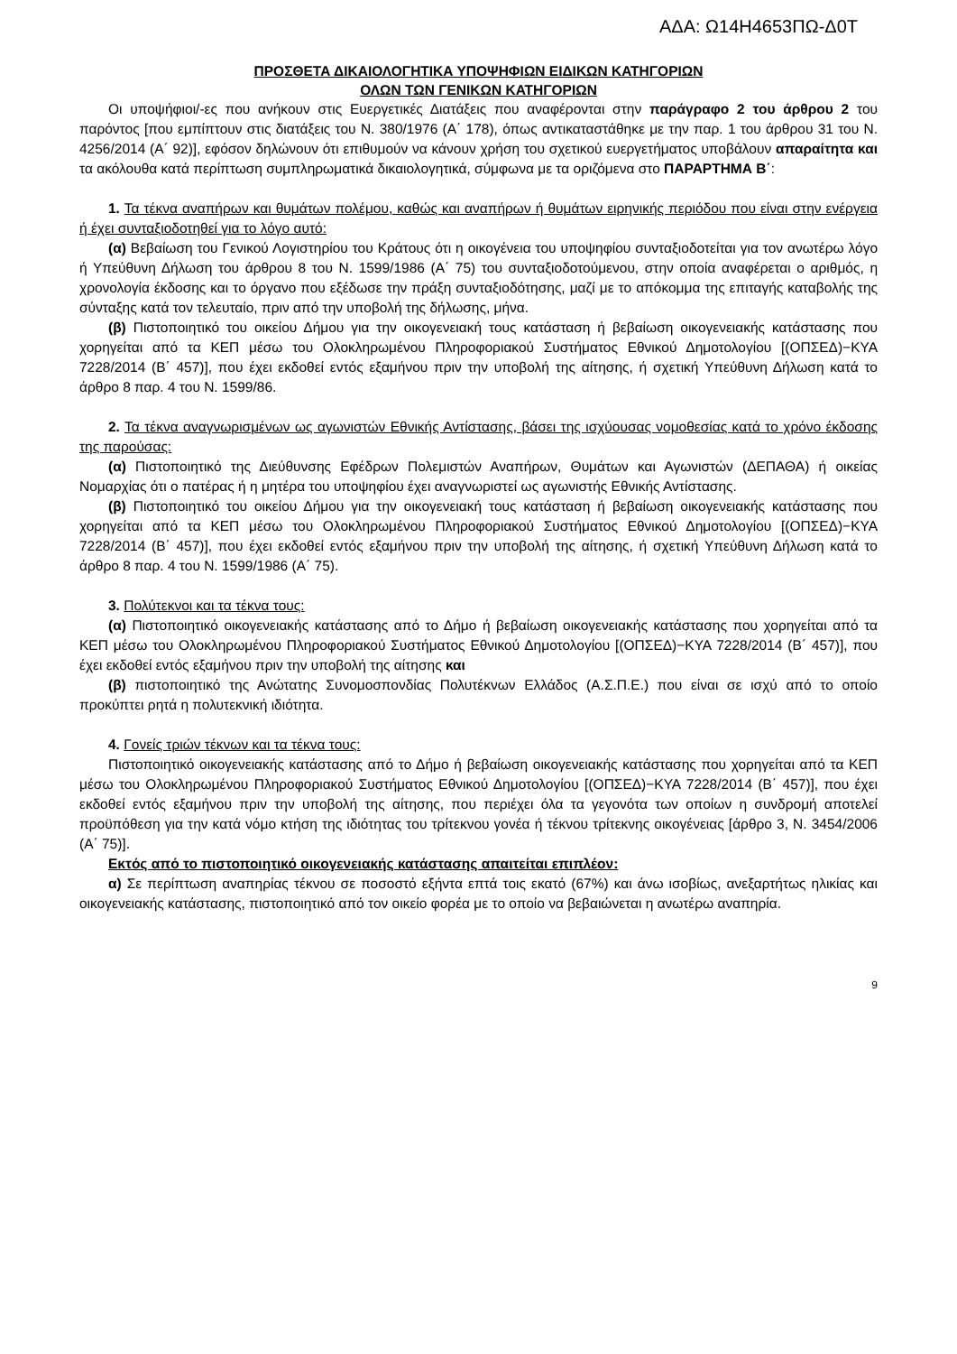ΑΔΑ: Ω14Η4653ΠΩ-Δ0Τ
ΠΡΟΣΘΕΤΑ ΔΙΚΑΙΟΛΟΓΗΤΙΚΑ ΥΠΟΨΗΦΙΩΝ ΕΙΔΙΚΩΝ ΚΑΤΗΓΟΡΙΩΝ
ΟΛΩΝ ΤΩΝ ΓΕΝΙΚΩΝ ΚΑΤΗΓΟΡΙΩΝ
Οι υποψήφιοι/-ες που ανήκουν στις Ευεργετικές Διατάξεις που αναφέρονται στην παράγραφο 2 του άρθρου 2 του παρόντος [που εμπίπτουν στις διατάξεις του Ν. 380/1976 (Α΄ 178), όπως αντικαταστάθηκε με την παρ. 1 του άρθρου 31 του Ν. 4256/2014 (Α΄ 92)], εφόσον δηλώνουν ότι επιθυμούν να κάνουν χρήση του σχετικού ευεργετήματος υποβάλουν απαραίτητα και τα ακόλουθα κατά περίπτωση συμπληρωματικά δικαιολογητικά, σύμφωνα με τα οριζόμενα στο ΠΑΡΑΡΤΗΜΑ Β΄:
1. Τα τέκνα αναπήρων και θυμάτων πολέμου, καθώς και αναπήρων ή θυμάτων ειρηνικής περιόδου που είναι στην ενέργεια ή έχει συνταξιοδοτηθεί για το λόγο αυτό:
(α) Βεβαίωση του Γενικού Λογιστηρίου του Κράτους ότι η οικογένεια του υποψηφίου συνταξιοδοτείται για τον ανωτέρω λόγο ή Υπεύθυνη Δήλωση του άρθρου 8 του Ν. 1599/1986 (Α΄ 75) του συνταξιοδοτούμενου, στην οποία αναφέρεται ο αριθμός, η χρονολογία έκδοσης και το όργανο που εξέδωσε την πράξη συνταξιοδότησης, μαζί με το απόκομμα της επιταγής καταβολής της σύνταξης κατά τον τελευταίο, πριν από την υποβολή της δήλωσης, μήνα.
(β) Πιστοποιητικό του οικείου Δήμου για την οικογενειακή τους κατάσταση ή βεβαίωση οικογενειακής κατάστασης που χορηγείται από τα ΚΕΠ μέσω του Ολοκληρωμένου Πληροφοριακού Συστήματος Εθνικού Δημοτολογίου [(ΟΠΣΕΔ)−ΚΥΑ 7228/2014 (Β΄ 457)], που έχει εκδοθεί εντός εξαμήνου πριν την υποβολή της αίτησης, ή σχετική Υπεύθυνη Δήλωση κατά το άρθρο 8 παρ. 4 του Ν. 1599/86.
2. Τα τέκνα αναγνωρισμένων ως αγωνιστών Εθνικής Αντίστασης, βάσει της ισχύουσας νομοθεσίας κατά το χρόνο έκδοσης της παρούσας:
(α) Πιστοποιητικό της Διεύθυνσης Εφέδρων Πολεμιστών Αναπήρων, Θυμάτων και Αγωνιστών (ΔΕΠΑΘΑ) ή οικείας Νομαρχίας ότι ο πατέρας ή η μητέρα του υποψηφίου έχει αναγνωριστεί ως αγωνιστής Εθνικής Αντίστασης.
(β) Πιστοποιητικό του οικείου Δήμου για την οικογενειακή τους κατάσταση ή βεβαίωση οικογενειακής κατάστασης που χορηγείται από τα ΚΕΠ μέσω του Ολοκληρωμένου Πληροφοριακού Συστήματος Εθνικού Δημοτολογίου [(ΟΠΣΕΔ)−ΚΥΑ 7228/2014 (Β΄ 457)], που έχει εκδοθεί εντός εξαμήνου πριν την υποβολή της αίτησης, ή σχετική Υπεύθυνη Δήλωση κατά το άρθρο 8 παρ. 4 του Ν. 1599/1986 (Α΄ 75).
3. Πολύτεκνοι και τα τέκνα τους:
(α) Πιστοποιητικό οικογενειακής κατάστασης από το Δήμο ή βεβαίωση οικογενειακής κατάστασης που χορηγείται από τα ΚΕΠ μέσω του Ολοκληρωμένου Πληροφοριακού Συστήματος Εθνικού Δημοτολογίου [(ΟΠΣΕΔ)−ΚΥΑ 7228/2014 (Β΄ 457)], που έχει εκδοθεί εντός εξαμήνου πριν την υποβολή της αίτησης και
(β) πιστοποιητικό της Ανώτατης Συνομοσπονδίας Πολυτέκνων Ελλάδος (Α.Σ.Π.Ε.) που είναι σε ισχύ από το οποίο προκύπτει ρητά η πολυτεκνική ιδιότητα.
4. Γονείς τριών τέκνων και τα τέκνα τους:
Πιστοποιητικό οικογενειακής κατάστασης από το Δήμο ή βεβαίωση οικογενειακής κατάστασης που χορηγείται από τα ΚΕΠ μέσω του Ολοκληρωμένου Πληροφοριακού Συστήματος Εθνικού Δημοτολογίου [(ΟΠΣΕΔ)−ΚΥΑ 7228/2014 (Β΄ 457)], που έχει εκδοθεί εντός εξαμήνου πριν την υποβολή της αίτησης, που περιέχει όλα τα γεγονότα των οποίων η συνδρομή αποτελεί προϋπόθεση για την κατά νόμο κτήση της ιδιότητας του τρίτεκνου γονέα ή τέκνου τρίτεκνης οικογένειας [άρθρο 3, Ν. 3454/2006 (Α΄ 75)].
Εκτός από το πιστοποιητικό οικογενειακής κατάστασης απαιτείται επιπλέον:
α) Σε περίπτωση αναπηρίας τέκνου σε ποσοστό εξήντα επτά τοις εκατό (67%) και άνω ισοβίως, ανεξαρτήτως ηλικίας και οικογενειακής κατάστασης, πιστοποιητικό από τον οικείο φορέα με το οποίο να βεβαιώνεται η ανωτέρω αναπηρία.
9